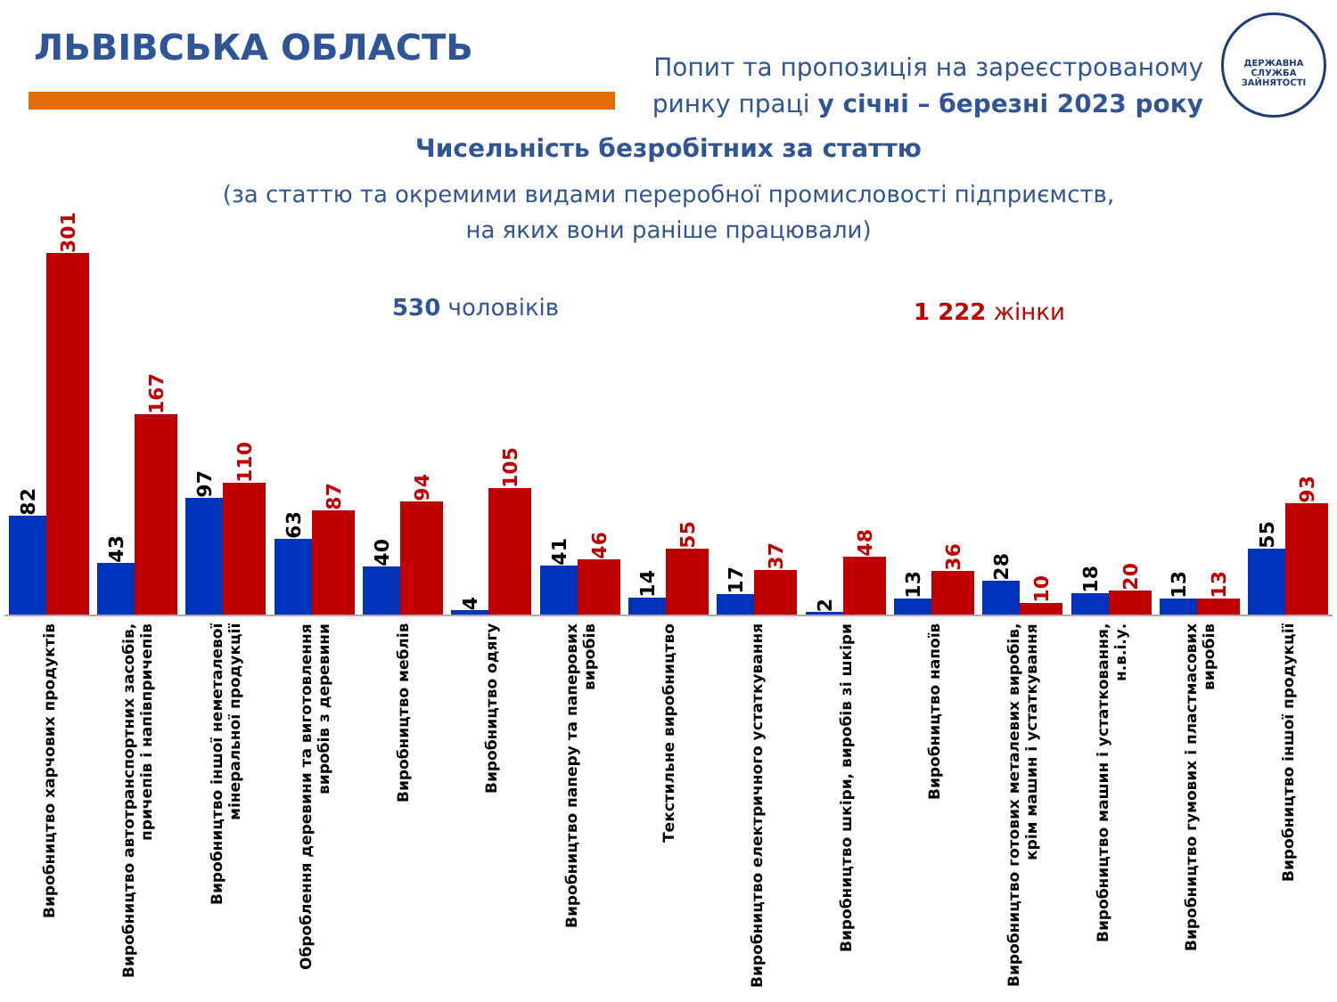ЛЬВІВСЬКА ОБЛАСТЬ
Попит та пропозиція на зареєстрованому
ринку праці у січні – березні 2023 року
ДЕРЖАВНА СЛУЖБА ЗАЙНЯТОСТІ
Чисельність безробітних за статтю
(за статтю та окремими видами переробної промисловості підприємств,
на яких вони раніше працювали)
530 чоловіків 1 222 жінки
82
301
43
167
97
110
63
87
40
94
4
105
41
46
14
55
17
37
2
48
13
36
28
10
18
20
13
13
55
93
Виробництво харчових продуктів
Виробництво автотранспортних засобів, причепів і напівпричепів
Виробництво іншої неметалевої мінеральної продукції
Оброблення деревини та виготовлення виробів з деревини
Виробництво меблів
Виробництво одягу
Виробництво паперу та паперових виробів
Текстильне виробництво
Виробництво електричного устаткування
Виробництво шкіри, виробів зі шкіри
Виробництво напоїв
Виробництво готових металевих виробів, крім машин і устаткування
Виробництво машин і устатковання, н.в.і.у.
Виробництво гумових і пластмасових виробів
Виробництво іншої продукції